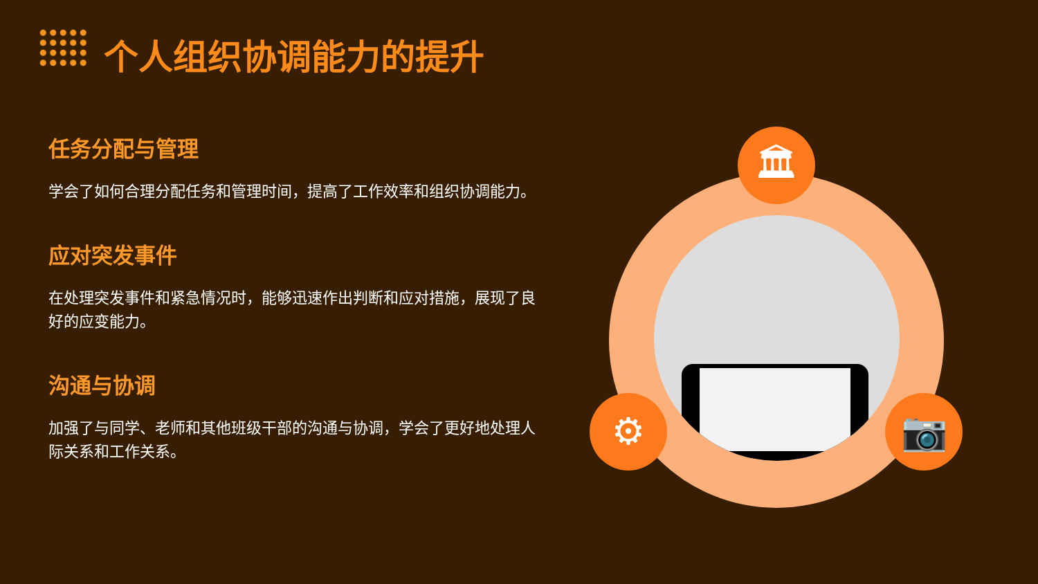个人组织协调能力的提升
任务分配与管理
学会了如何合理分配任务和管理时间，提高了工作效率和组织协调能力。
应对突发事件
在处理突发事件和紧急情况时，能够迅速作出判断和应对措施，展现了良好的应变能力。
沟通与协调
加强了与同学、老师和其他班级干部的沟通与协调，学会了更好地处理人际关系和工作关系。
🏛
⚙ 📷